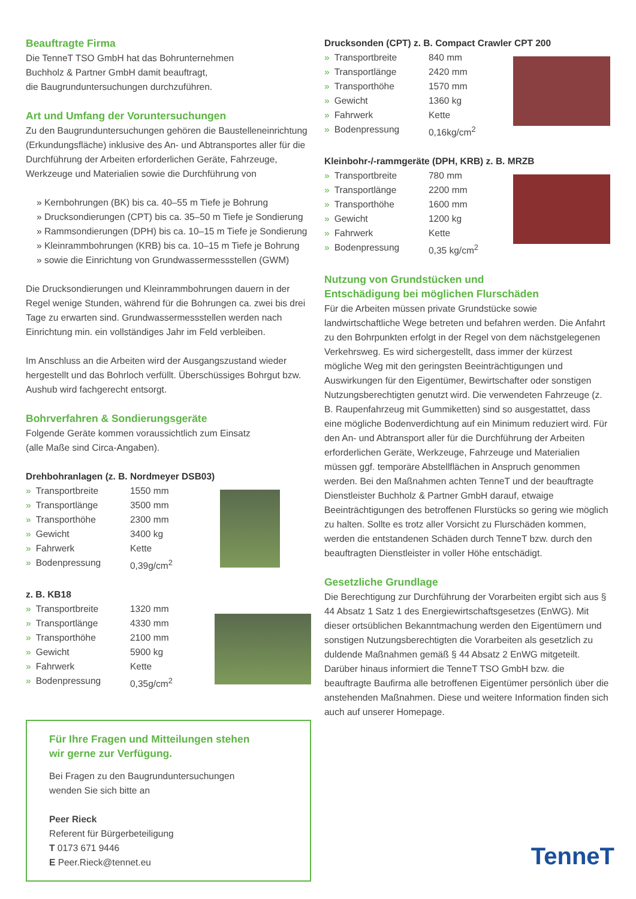Beauftragte Firma
Die TenneT TSO GmbH hat das Bohrunternehmen
Buchholz & Partner GmbH damit beauftragt,
die Baugrunduntersuchungen durchzuführen.
Art und Umfang der Voruntersuchungen
Zu den Baugrunduntersuchungen gehören die Baustelleneinrichtung (Erkundungsfläche) inklusive des An- und Abtransportes aller für die Durchführung der Arbeiten erforderlichen Geräte, Fahrzeuge, Werkzeuge und Materialien sowie die Durchführung von
» Kernbohrungen (BK) bis ca. 40–55 m Tiefe je Bohrung
» Drucksondierungen (CPT) bis ca. 35–50 m Tiefe je Sondierung
» Rammsondierungen (DPH) bis ca. 10–15 m Tiefe je Sondierung
» Kleinrammbohrungen (KRB) bis ca. 10–15 m Tiefe je Bohrung
» sowie die Einrichtung von Grundwassermessstellen (GWM)
Die Drucksondierungen und Kleinrammbohrungen dauern in der Regel wenige Stunden, während für die Bohrungen ca. zwei bis drei Tage zu erwarten sind. Grundwassermessstellen werden nach Einrichtung min. ein vollständiges Jahr im Feld verbleiben.
Im Anschluss an die Arbeiten wird der Ausgangszustand wieder hergestellt und das Bohrloch verfüllt. Überschüssiges Bohrgut bzw. Aushub wird fachgerecht entsorgt.
Bohrverfahren & Sondierungsgeräte
Folgende Geräte kommen voraussichtlich zum Einsatz
(alle Maße sind Circa-Angaben).
Drehbohranlagen (z. B. Nordmeyer DSB03)
| » Transportbreite | 1550 mm |
| » Transportlänge | 3500 mm |
| » Transporthöhe | 2300 mm |
| » Gewicht | 3400 kg |
| » Fahrwerk | Kette |
| » Bodenpressung | 0,39g/cm<sup>2</sup> |
z. B. KB18
| » Transportbreite | 1320 mm |
| » Transportlänge | 4330 mm |
| » Transporthöhe | 2100 mm |
| » Gewicht | 5900 kg |
| » Fahrwerk | Kette |
| » Bodenpressung | 0,35g/cm<sup>2</sup> |
Für Ihre Fragen und Mitteilungen stehen
wir gerne zur Verfügung.
Bei Fragen zu den Baugrunduntersuchungen
wenden Sie sich bitte an
Peer Rieck
Referent für Bürgerbeteiligung
T 0173 671 9446
E Peer.Rieck@tennet.eu
Drucksonden (CPT) z. B. Compact Crawler CPT 200
| » Transportbreite | 840 mm |
| » Transportlänge | 2420 mm |
| » Transporthöhe | 1570 mm |
| » Gewicht | 1360 kg |
| » Fahrwerk | Kette |
| » Bodenpressung | 0,16kg/cm<sup>2</sup> |
Kleinbohr-/-rammgeräte (DPH, KRB) z. B. MRZB
| » Transportbreite | 780 mm |
| » Transportlänge | 2200 mm |
| » Transporthöhe | 1600 mm |
| » Gewicht | 1200 kg |
| » Fahrwerk | Kette |
| » Bodenpressung | 0,35 kg/cm<sup>2</sup> |
Nutzung von Grundstücken und
Entschädigung bei möglichen Flurschäden
Für die Arbeiten müssen private Grundstücke sowie landwirtschaftliche Wege betreten und befahren werden. Die Anfahrt zu den Bohrpunkten erfolgt in der Regel von dem nächstgelegenen Verkehrsweg. Es wird sichergestellt, dass immer der kürzest mögliche Weg mit den geringsten Beeinträchtigungen und Auswirkungen für den Eigentümer, Bewirtschafter oder sonstigen Nutzungsberechtigten genutzt wird. Die verwendeten Fahrzeuge (z. B. Raupenfahrzeug mit Gummiketten) sind so ausgestattet, dass eine mögliche Bodenverdichtung auf ein Minimum reduziert wird. Für den An- und Abtransport aller für die Durchführung der Arbeiten erforderlichen Geräte, Werkzeuge, Fahrzeuge und Materialien müssen ggf. temporäre Abstellflächen in Anspruch genommen werden. Bei den Maßnahmen achten TenneT und der beauftragte Dienstleister Buchholz & Partner GmbH darauf, etwaige Beeinträchtigungen des betroffenen Flurstücks so gering wie möglich zu halten. Sollte es trotz aller Vorsicht zu Flurschäden kommen, werden die entstandenen Schäden durch TenneT bzw. durch den beauftragten Dienstleister in voller Höhe entschädigt.
Gesetzliche Grundlage
Die Berechtigung zur Durchführung der Vorarbeiten ergibt sich aus § 44 Absatz 1 Satz 1 des Energiewirtschaftsgesetzes (EnWG). Mit dieser ortsüblichen Bekanntmachung werden den Eigentümern und sonstigen Nutzungsberechtigten die Vorarbeiten als gesetzlich zu duldende Maßnahmen gemäß § 44 Absatz 2 EnWG mitgeteilt. Darüber hinaus informiert die TenneT TSO GmbH bzw. die beauftragte Baufirma alle betroffenen Eigentümer persönlich über die anstehenden Maßnahmen. Diese und weitere Information finden sich auch auf unserer Homepage.
TenneT